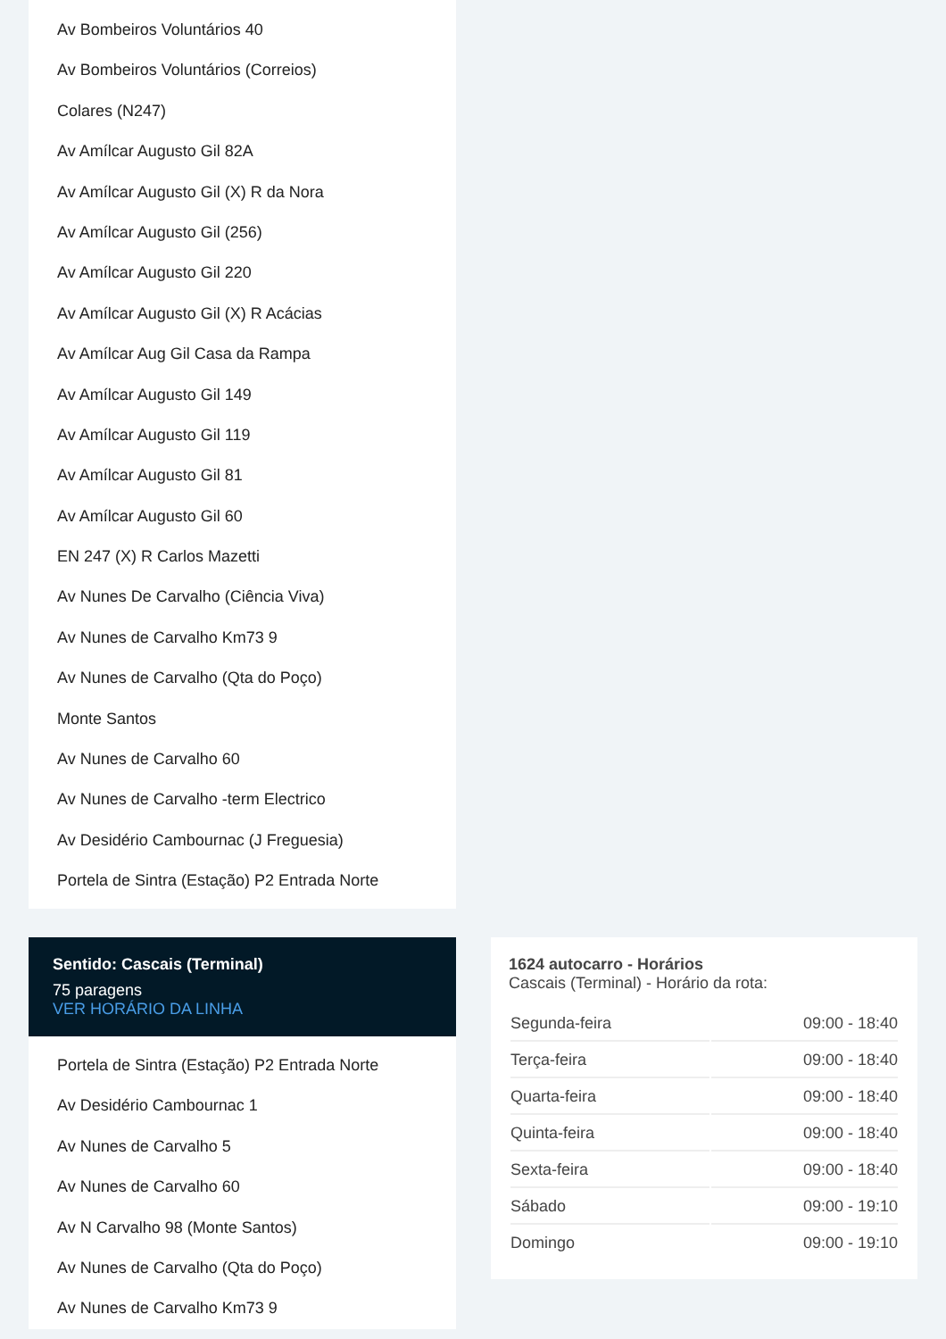Av Bombeiros Voluntários 40
Av Bombeiros Voluntários (Correios)
Colares (N247)
Av Amílcar Augusto Gil 82A
Av Amílcar Augusto Gil (X) R da Nora
Av Amílcar Augusto Gil (256)
Av Amílcar Augusto Gil 220
Av Amílcar Augusto Gil (X) R Acácias
Av Amílcar Aug Gil Casa da Rampa
Av Amílcar Augusto Gil 149
Av Amílcar Augusto Gil 119
Av Amílcar Augusto Gil 81
Av Amílcar Augusto Gil 60
EN 247 (X) R Carlos Mazetti
Av Nunes De Carvalho (Ciência Viva)
Av Nunes de Carvalho Km73 9
Av Nunes de Carvalho (Qta do Poço)
Monte Santos
Av Nunes de Carvalho 60
Av Nunes de Carvalho -term Electrico
Av Desidério Cambournac (J Freguesia)
Portela de Sintra (Estação) P2 Entrada Norte
Sentido: Cascais (Terminal)
75 paragens
VER HORÁRIO DA LINHA
Portela de Sintra (Estação) P2 Entrada Norte
Av Desidério Cambournac 1
Av Nunes de Carvalho 5
Av Nunes de Carvalho 60
Av N Carvalho 98 (Monte Santos)
Av Nunes de Carvalho (Qta do Poço)
Av Nunes de Carvalho Km73 9
1624 autocarro - Horários
Cascais (Terminal) - Horário da rota:
| Segunda-feira | 09:00 - 18:40 |
| Terça-feira | 09:00 - 18:40 |
| Quarta-feira | 09:00 - 18:40 |
| Quinta-feira | 09:00 - 18:40 |
| Sexta-feira | 09:00 - 18:40 |
| Sábado | 09:00 - 19:10 |
| Domingo | 09:00 - 19:10 |